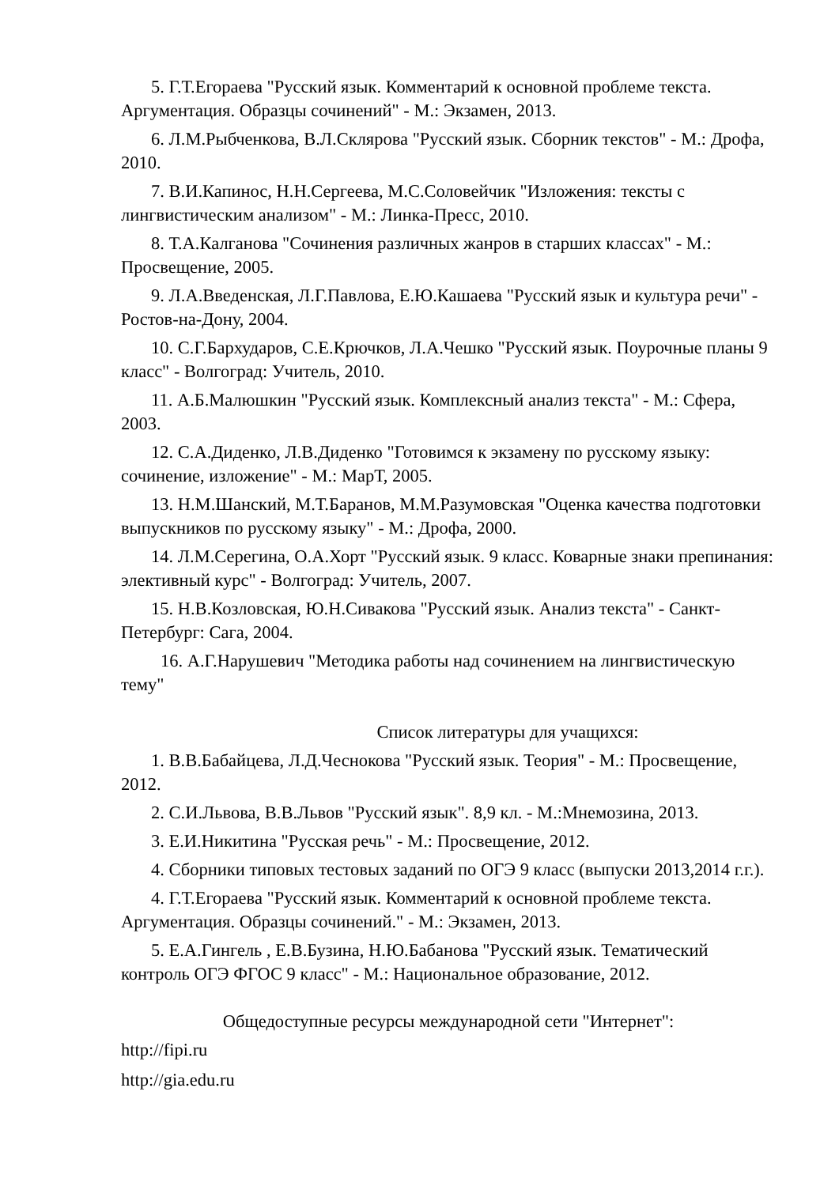5. Г.Т.Егораева "Русский язык. Комментарий к основной проблеме текста. Аргументация. Образцы сочинений" - М.: Экзамен, 2013.
6. Л.М.Рыбченкова, В.Л.Склярова "Русский язык. Сборник текстов" - М.: Дрофа, 2010.
7. В.И.Капинос, Н.Н.Сергеева, М.С.Соловейчик "Изложения: тексты с лингвистическим анализом" - М.: Линка-Пресс, 2010.
8. Т.А.Калганова "Сочинения различных жанров в старших классах" - М.: Просвещение, 2005.
9. Л.А.Введенская, Л.Г.Павлова, Е.Ю.Кашаева "Русский язык и культура речи" - Ростов-на-Дону, 2004.
10. С.Г.Бархударов, С.Е.Крючков, Л.А.Чешко "Русский язык. Поурочные планы 9 класс" - Волгоград: Учитель, 2010.
11. А.Б.Малюшкин "Русский язык. Комплексный анализ текста" - М.: Сфера, 2003.
12. С.А.Диденко, Л.В.Диденко "Готовимся к экзамену по русскому языку: сочинение, изложение" - М.: МарТ, 2005.
13. Н.М.Шанский, М.Т.Баранов, М.М.Разумовская "Оценка качества подготовки выпускников по русскому языку" - М.: Дрофа, 2000.
14. Л.М.Серегина, О.А.Хорт "Русский язык. 9 класс. Коварные знаки препинания: элективный курс" - Волгоград: Учитель, 2007.
15. Н.В.Козловская, Ю.Н.Сивакова "Русский язык. Анализ текста" - Санкт-Петербург: Сага, 2004.
16. А.Г.Нарушевич "Методика работы над сочинением на лингвистическую тему"
Список литературы для учащихся:
1. В.В.Бабайцева, Л.Д.Чеснокова "Русский язык. Теория" - М.: Просвещение, 2012.
2. С.И.Львова, В.В.Львов "Русский язык". 8,9 кл. - М.:Мнемозина, 2013.
3. Е.И.Никитина "Русская речь" - М.: Просвещение, 2012.
4. Сборники типовых тестовых заданий по ОГЭ 9 класс (выпуски 2013,2014 г.г.).
4. Г.Т.Егораева "Русский язык. Комментарий к основной проблеме текста. Аргументация. Образцы сочинений." - М.: Экзамен, 2013.
5. Е.А.Гингель , Е.В.Бузина, Н.Ю.Бабанова "Русский язык. Тематический контроль ОГЭ ФГОС 9 класс" - М.: Национальное образование, 2012.
Общедоступные ресурсы международной сети "Интернет":
http://fipi.ru
http://gia.edu.ru